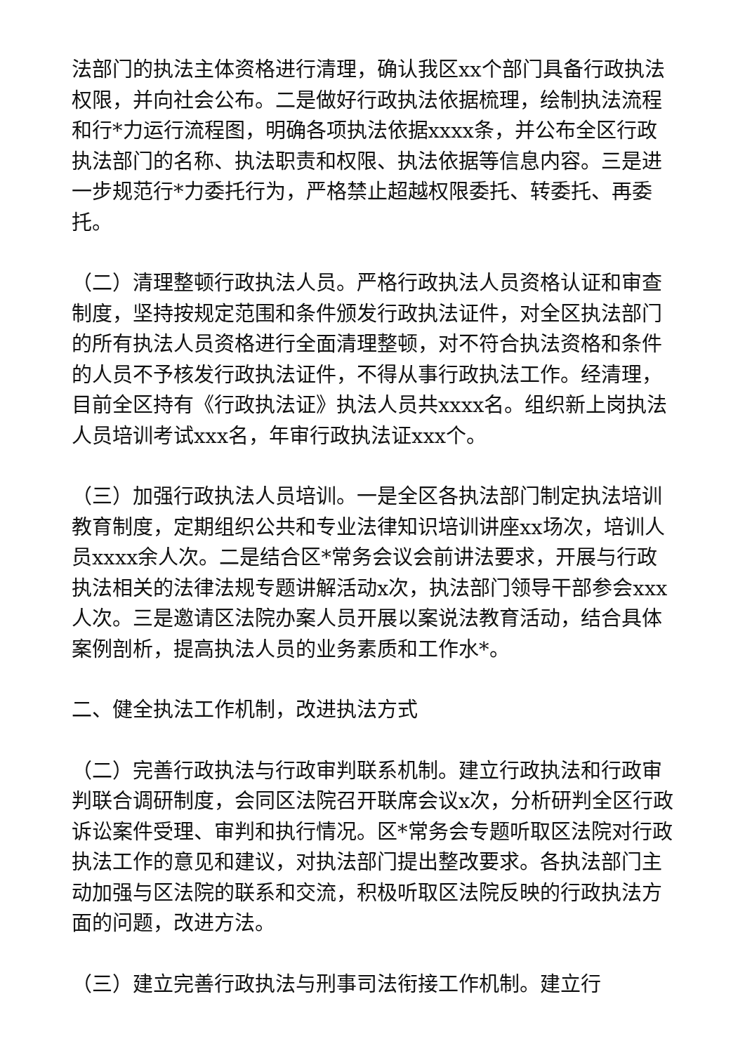法部门的执法主体资格进行清理，确认我区xx个部门具备行政执法权限，并向社会公布。二是做好行政执法依据梳理，绘制执法流程和行*力运行流程图，明确各项执法依据xxxx条，并公布全区行政执法部门的名称、执法职责和权限、执法依据等信息内容。三是进一步规范行*力委托行为，严格禁止超越权限委托、转委托、再委托。
（二）清理整顿行政执法人员。严格行政执法人员资格认证和审查制度，坚持按规定范围和条件颁发行政执法证件，对全区执法部门的所有执法人员资格进行全面清理整顿，对不符合执法资格和条件的人员不予核发行政执法证件，不得从事行政执法工作。经清理，目前全区持有《行政执法证》执法人员共xxxx名。组织新上岗执法人员培训考试xxx名，年审行政执法证xxx个。
（三）加强行政执法人员培训。一是全区各执法部门制定执法培训教育制度，定期组织公共和专业法律知识培训讲座xx场次，培训人员xxxx余人次。二是结合区*常务会议会前讲法要求，开展与行政执法相关的法律法规专题讲解活动x次，执法部门领导干部参会xxx人次。三是邀请区法院办案人员开展以案说法教育活动，结合具体案例剖析，提高执法人员的业务素质和工作水*。
二、健全执法工作机制，改进执法方式
（二）完善行政执法与行政审判联系机制。建立行政执法和行政审判联合调研制度，会同区法院召开联席会议x次，分析研判全区行政诉讼案件受理、审判和执行情况。区*常务会专题听取区法院对行政执法工作的意见和建议，对执法部门提出整改要求。各执法部门主动加强与区法院的联系和交流，积极听取区法院反映的行政执法方面的问题，改进方法。
（三）建立完善行政执法与刑事司法衔接工作机制。建立行